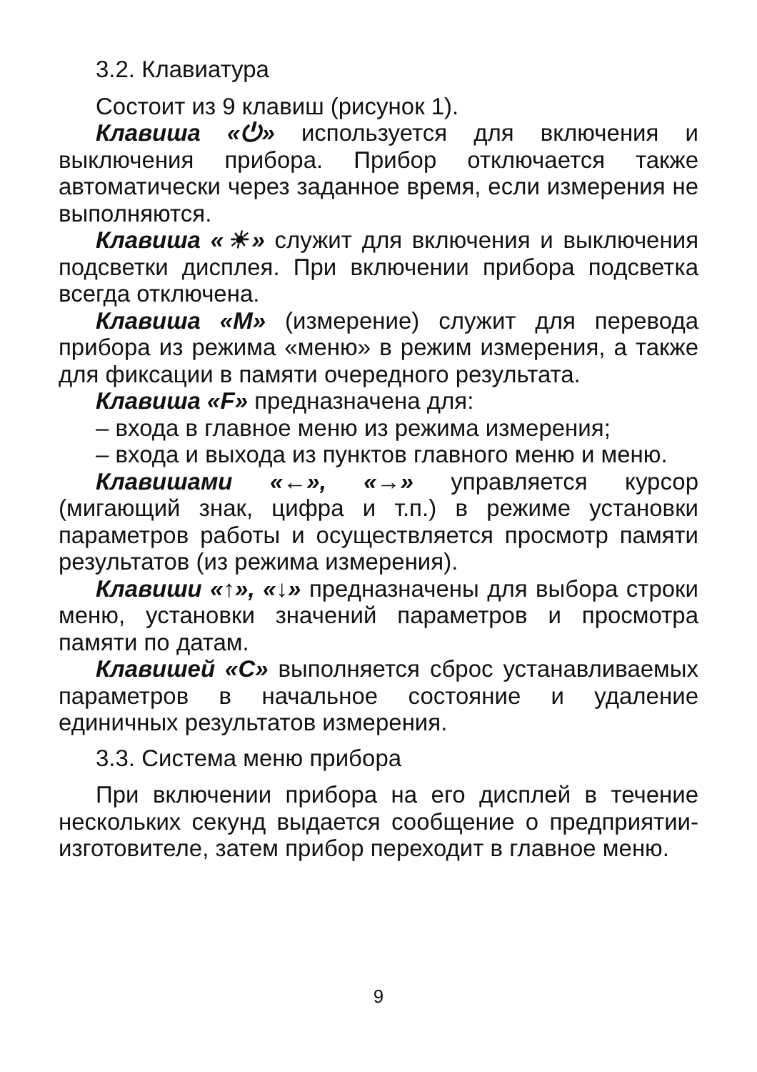3.2. Клавиатура
Состоит из 9 клавиш (рисунок 1).
Клавиша «⏻» используется для включения и выключения прибора. Прибор отключается также автоматически через заданное время, если измерения не выполняются.
Клавиша «☀» служит для включения и выключения подсветки дисплея. При включении прибора подсветка всегда отключена.
Клавиша «М» (измерение) служит для перевода прибора из режима «меню» в режим измерения, а также для фиксации в памяти очередного результата.
Клавиша «F» предназначена для:
– входа в главное меню из режима измерения;
– входа и выхода из пунктов главного меню и меню.
Клавишами «←», «→» управляется курсор (мигающий знак, цифра и т.п.) в режиме установки параметров работы и осуществляется просмотр памяти результатов (из режима измерения).
Клавиши «↑», «↓» предназначены для выбора строки меню, установки значений параметров и просмотра памяти по датам.
Клавишей «С» выполняется сброс устанавливаемых параметров в начальное состояние и удаление единичных результатов измерения.
3.3. Система меню прибора
При включении прибора на его дисплей в течение нескольких секунд выдается сообщение о предприятии-изготовителе, затем прибор переходит в главное меню.
9